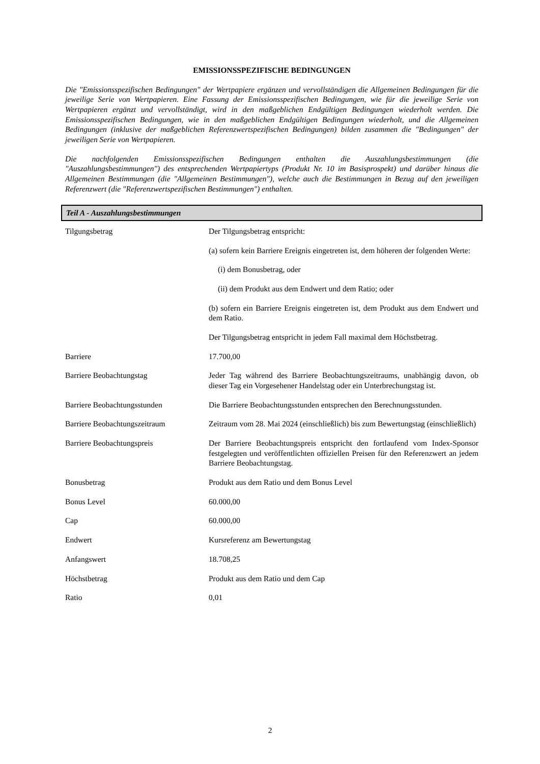EMISSIONSSPEZIFISCHE BEDINGUNGEN
Die "Emissionsspezifischen Bedingungen" der Wertpapiere ergänzen und vervollständigen die Allgemeinen Bedingungen für die jeweilige Serie von Wertpapieren. Eine Fassung der Emissionsspezifischen Bedingungen, wie für die jeweilige Serie von Wertpapieren ergänzt und vervollständigt, wird in den maßgeblichen Endgültigen Bedingungen wiederholt werden. Die Emissionsspezifischen Bedingungen, wie in den maßgeblichen Endgültigen Bedingungen wiederholt, und die Allgemeinen Bedingungen (inklusive der maßgeblichen Referenzwertspezifischen Bedingungen) bilden zusammen die "Bedingungen" der jeweiligen Serie von Wertpapieren.
Die nachfolgenden Emissionsspezifischen Bedingungen enthalten die Auszahlungsbestimmungen (die "Auszahlungsbestimmungen") des entsprechenden Wertpapiertyps (Produkt Nr. 10 im Basisprospekt) und darüber hinaus die Allgemeinen Bestimmungen (die "Allgemeinen Bestimmungen"), welche auch die Bestimmungen in Bezug auf den jeweiligen Referenzwert (die "Referenzwertspezifischen Bestimmungen") enthalten.
Teil A - Auszahlungsbestimmungen
| Tilgungsbetrag | Der Tilgungsbetrag entspricht: (a) sofern kein Barriere Ereignis eingetreten ist, dem höheren der folgenden Werte: (i) dem Bonusbetrag, oder (ii) dem Produkt aus dem Endwert und dem Ratio; oder (b) sofern ein Barriere Ereignis eingetreten ist, dem Produkt aus dem Endwert und dem Ratio. Der Tilgungsbetrag entspricht in jedem Fall maximal dem Höchstbetrag. |
| Barriere | 17.700,00 |
| Barriere Beobachtungstag | Jeder Tag während des Barriere Beobachtungszeitraums, unabhängig davon, ob dieser Tag ein Vorgesehener Handelstag oder ein Unterbrechungstag ist. |
| Barriere Beobachtungsstunden | Die Barriere Beobachtungsstunden entsprechen den Berechnungsstunden. |
| Barriere Beobachtungszeitraum | Zeitraum vom 28. Mai 2024 (einschließlich) bis zum Bewertungstag (einschließlich) |
| Barriere Beobachtungspreis | Der Barriere Beobachtungspreis entspricht den fortlaufend vom Index-Sponsor festgelegten und veröffentlichten offiziellen Preisen für den Referenzwert an jedem Barriere Beobachtungstag. |
| Bonusbetrag | Produkt aus dem Ratio und dem Bonus Level |
| Bonus Level | 60.000,00 |
| Cap | 60.000,00 |
| Endwert | Kursreferenz am Bewertungstag |
| Anfangswert | 18.708,25 |
| Höchstbetrag | Produkt aus dem Ratio und dem Cap |
| Ratio | 0,01 |
2